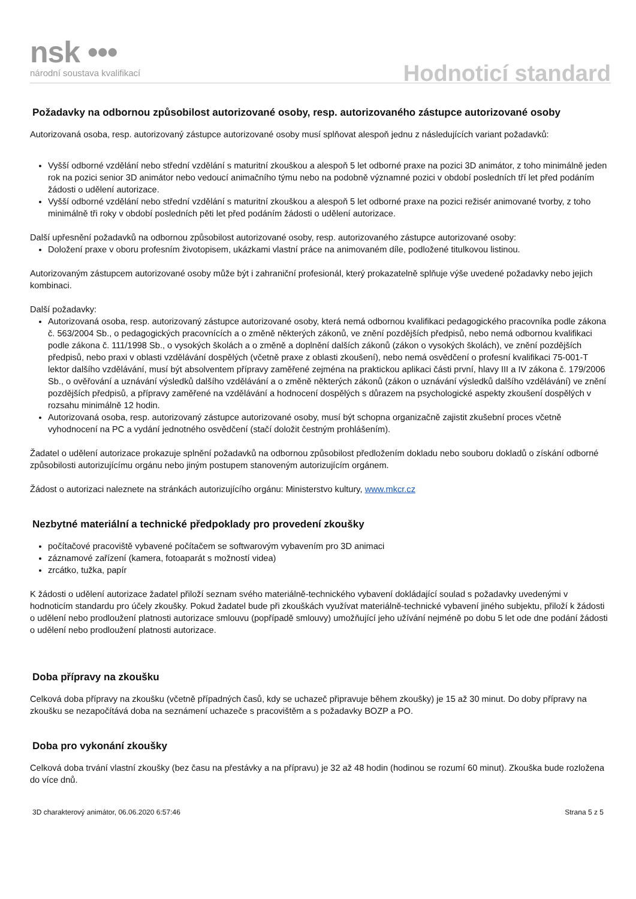nsk •••
národní soustava kvalifikací
Hodnoticí standard
Požadavky na odbornou způsobilost autorizované osoby, resp. autorizovaného zástupce autorizované osoby
Autorizovaná osoba, resp. autorizovaný zástupce autorizované osoby musí splňovat alespoň jednu z následujících variant požadavků:
Vyšší odborné vzdělání nebo střední vzdělání s maturitní zkouškou a alespoň 5 let odborné praxe na pozici 3D animátor, z toho minimálně jeden rok na pozici senior 3D animátor nebo vedoucí animačního týmu nebo na podobně významné pozici v období posledních tří let před podáním žádosti o udělení autorizace.
Vyšší odborné vzdělání nebo střední vzdělání s maturitní zkouškou a alespoň 5 let odborné praxe na pozici režisér animované tvorby, z toho minimálně tři roky v období posledních pěti let před podáním žádosti o udělení autorizace.
Další upřesnění požadavků na odbornou způsobilost autorizované osoby, resp. autorizovaného zástupce autorizované osoby:
Doložení praxe v oboru profesním životopisem, ukázkami vlastní práce na animovaném díle, podložené titulkovou listinou.
Autorizovaným zástupcem autorizované osoby může být i zahraniční profesionál, který prokazatelně splňuje výše uvedené požadavky nebo jejich kombinaci.
Další požadavky:
Autorizovaná osoba, resp. autorizovaný zástupce autorizované osoby, která nemá odbornou kvalifikaci pedagogického pracovníka podle zákona č. 563/2004 Sb., o pedagogických pracovnících a o změně některých zákonů, ve znění pozdějších předpisů, nebo nemá odbornou kvalifikaci podle zákona č. 111/1998 Sb., o vysokých školách a o změně a doplnění dalších zákonů (zákon o vysokých školách), ve znění pozdějších předpisů, nebo praxi v oblasti vzdělávání dospělých (včetně praxe z oblasti zkoušení), nebo nemá osvědčení o profesní kvalifikaci 75-001-T lektor dalšího vzdělávání, musí být absolventem přípravy zaměřené zejména na praktickou aplikaci části první, hlavy III a IV zákona č. 179/2006 Sb., o ověřování a uznávání výsledků dalšího vzdělávání a o změně některých zákonů (zákon o uznávání výsledků dalšího vzdělávání) ve znění pozdějších předpisů, a přípravy zaměřené na vzdělávání a hodnocení dospělých s důrazem na psychologické aspekty zkoušení dospělých v rozsahu minimálně 12 hodin.
Autorizovaná osoba, resp. autorizovaný zástupce autorizované osoby, musí být schopna organizačně zajistit zkušební proces včetně vyhodnocení na PC a vydání jednotného osvědčení (stačí doložit čestným prohlášením).
Žadatel o udělení autorizace prokazuje splnění požadavků na odbornou způsobilost předložením dokladu nebo souboru dokladů o získání odborné způsobilosti autorizujícímu orgánu nebo jiným postupem stanoveným autorizujícím orgánem.
Žádost o autorizaci naleznete na stránkách autorizujícího orgánu: Ministerstvo kultury, www.mkcr.cz
Nezbytné materiální a technické předpoklady pro provedení zkoušky
počítačové pracoviště vybavené počítačem se softwarovým vybavením pro 3D animaci
záznamové zařízení (kamera, fotoaparát s možností videa)
zrcátko, tužka, papír
K žádosti o udělení autorizace žadatel přiloží seznam svého materiálně-technického vybavení dokládající soulad s požadavky uvedenými v hodnoticím standardu pro účely zkoušky. Pokud žadatel bude při zkouškách využívat materiálně-technické vybavení jiného subjektu, přiloží k žádosti o udělení nebo prodloužení platnosti autorizace smlouvu (popřípadě smlouvy) umožňující jeho užívání nejméně po dobu 5 let ode dne podání žádosti o udělení nebo prodloužení platnosti autorizace.
Doba přípravy na zkoušku
Celková doba přípravy na zkoušku (včetně případných časů, kdy se uchazeč připravuje během zkoušky) je 15 až 30 minut. Do doby přípravy na zkoušku se nezapočítává doba na seznámení uchazeče s pracovištěm a s požadavky BOZP a PO.
Doba pro vykonání zkoušky
Celková doba trvání vlastní zkoušky (bez času na přestávky a na přípravu) je 32 až 48 hodin (hodinou se rozumí 60 minut). Zkouška bude rozložena do více dnů.
3D charakterový animátor, 06.06.2020 6:57:46 Strana 5 z 5